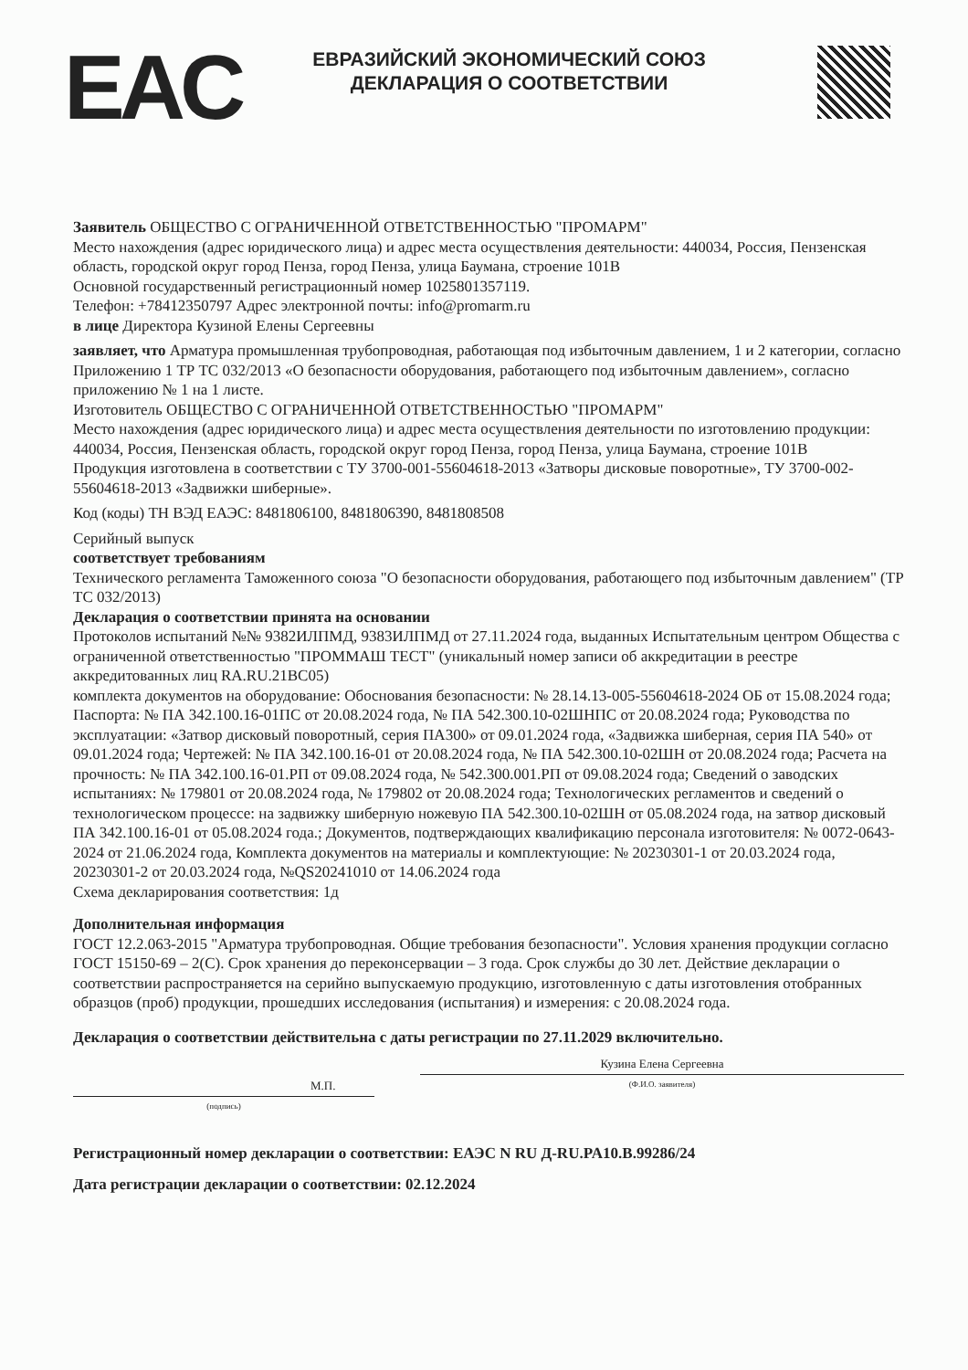EAC
ЕВРАЗИЙСКИЙ ЭКОНОМИЧЕСКИЙ СОЮЗ
ДЕКЛАРАЦИЯ О СООТВЕТСТВИИ
Заявитель ОБЩЕСТВО С ОГРАНИЧЕННОЙ ОТВЕТСТВЕННОСТЬЮ "ПРОМАРМ"
Место нахождения (адрес юридического лица) и адрес места осуществления деятельности: 440034, Россия, Пензенская область, городской округ город Пенза, город Пенза, улица Баумана, строение 101В
Основной государственный регистрационный номер 1025801357119.
Телефон: +78412350797 Адрес электронной почты: info@promarm.ru
в лице Директора Кузиной Елены Сергеевны
заявляет, что Арматура промышленная трубопроводная, работающая под избыточным давлением, 1 и 2 категории, согласно Приложению 1 ТР ТС 032/2013 «О безопасности оборудования, работающего под избыточным давлением», согласно приложению № 1 на 1 листе.
Изготовитель ОБЩЕСТВО С ОГРАНИЧЕННОЙ ОТВЕТСТВЕННОСТЬЮ "ПРОМАРМ"
Место нахождения (адрес юридического лица) и адрес места осуществления деятельности по изготовлению продукции: 440034, Россия, Пензенская область, городской округ город Пенза, город Пенза, улица Баумана, строение 101В
Продукция изготовлена в соответствии с ТУ 3700-001-55604618-2013 «Затворы дисковые поворотные», ТУ 3700-002-55604618-2013 «Задвижки шиберные».
Код (коды) ТН ВЭД ЕАЭС: 8481806100, 8481806390, 8481808508
Серийный выпуск
соответствует требованиям
Технического регламента Таможенного союза "О безопасности оборудования, работающего под избыточным давлением" (ТР ТС 032/2013)
Декларация о соответствии принята на основании
Протоколов испытаний №№ 9382ИЛПМД, 9383ИЛПМД от 27.11.2024 года, выданных Испытательным центром Общества с ограниченной ответственностью "ПРОММАШ ТЕСТ" (уникальный номер записи об аккредитации в реестре аккредитованных лиц RA.RU.21ВС05)
комплекта документов на оборудование: Обоснования безопасности: № 28.14.13-005-55604618-2024 ОБ от 15.08.2024 года; Паспорта: № ПА 342.100.16-01ПС от 20.08.2024 года, № ПА 542.300.10-02ШНПС от 20.08.2024 года; Руководства по эксплуатации: «Затвор дисковый поворотный, серия ПА300» от 09.01.2024 года, «Задвижка шиберная, серия ПА 540» от 09.01.2024 года; Чертежей: № ПА 342.100.16-01 от 20.08.2024 года, № ПА 542.300.10-02ШН от 20.08.2024 года; Расчета на прочность: № ПА 342.100.16-01.РП от 09.08.2024 года, № 542.300.001.РП от 09.08.2024 года; Сведений о заводских испытаниях: № 179801 от 20.08.2024 года, № 179802 от 20.08.2024 года; Технологических регламентов и сведений о технологическом процессе: на задвижку шиберную ножевую ПА 542.300.10-02ШН от 05.08.2024 года, на затвор дисковый ПА 342.100.16-01 от 05.08.2024 года.; Документов, подтверждающих квалификацию персонала изготовителя: № 0072-0643-2024 от 21.06.2024 года, Комплекта документов на материалы и комплектующие: № 20230301-1 от 20.03.2024 года, 20230301-2 от 20.03.2024 года, №QS20241010 от 14.06.2024 года
Схема декларирования соответствия: 1д
Дополнительная информация
ГОСТ 12.2.063-2015 "Арматура трубопроводная. Общие требования безопасности". Условия хранения продукции согласно ГОСТ 15150-69 – 2(С). Срок хранения до переконсервации – 3 года. Срок службы до 30 лет. Действие декларации о соответствии распространяется на серийно выпускаемую продукцию, изготовленную с даты изготовления отобранных образцов (проб) продукции, прошедших исследования (испытания) и измерения: с 20.08.2024 года.
Декларация о соответствии действительна с даты регистрации по 27.11.2029 включительно.
М.П.
(подпись)
Кузина Елена Сергеевна
(Ф.И.О. заявителя)
Регистрационный номер декларации о соответствии: ЕАЭС N RU Д-RU.PA10.B.99286/24
Дата регистрации декларации о соответствии: 02.12.2024